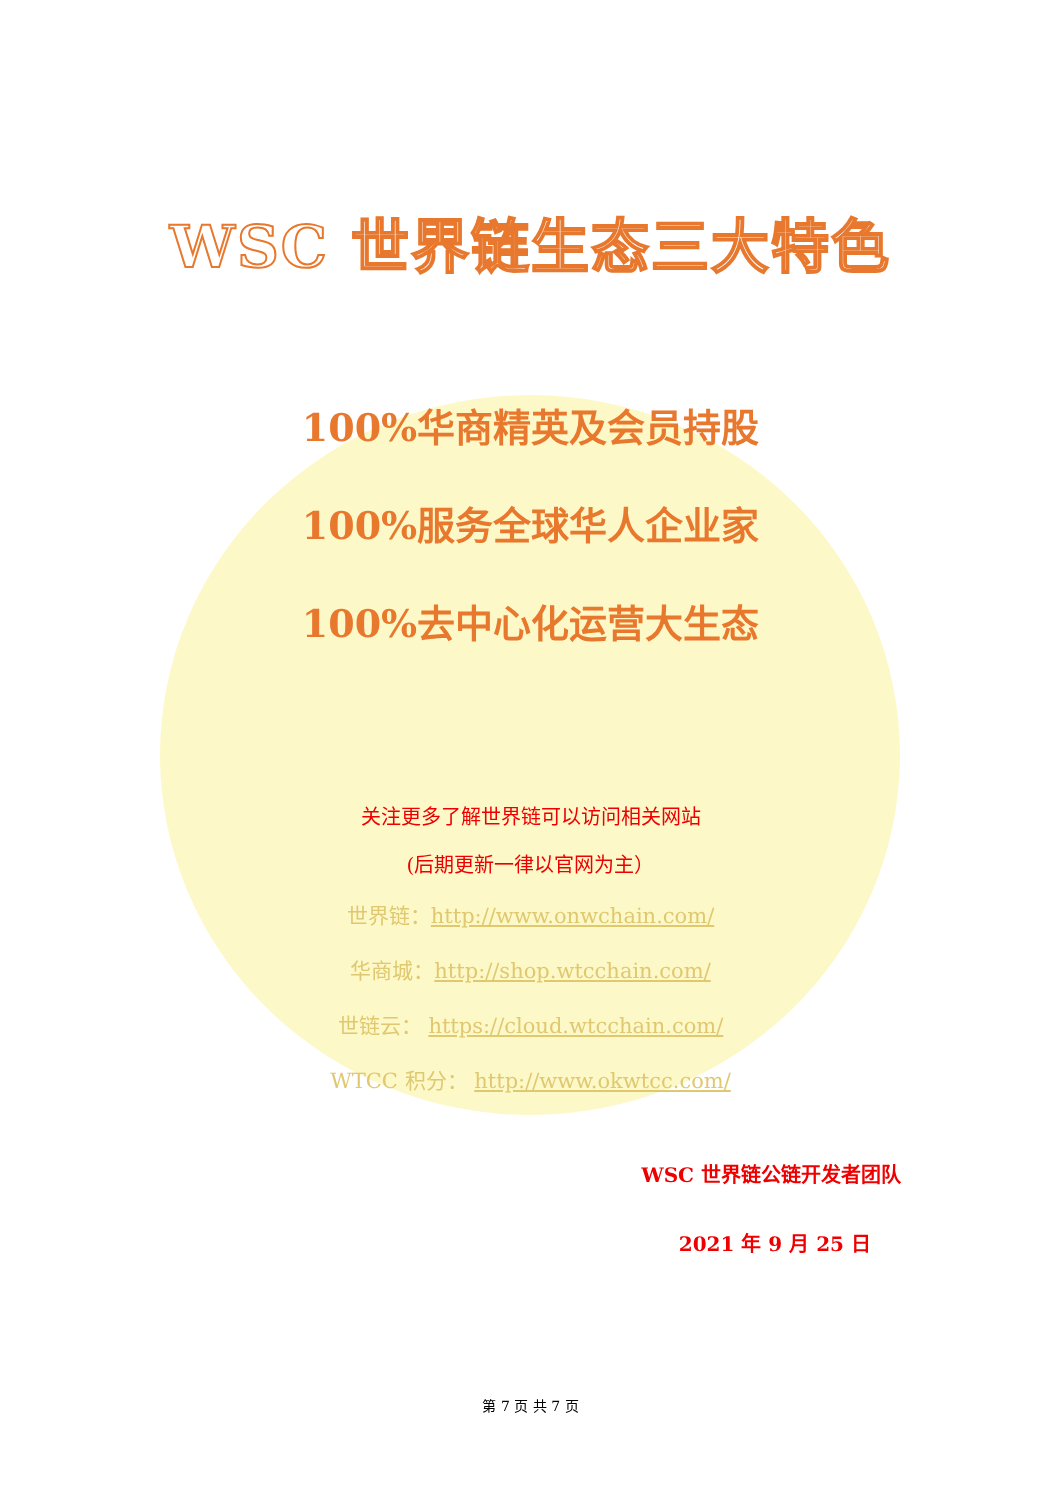WSC 世界链生态三大特色
100%华商精英及会员持股
100%服务全球华人企业家
100%去中心化运营大生态
关注更多了解世界链可以访问相关网站
(后期更新一律以官网为主）
世界链：http://www.onwchain.com/
华商城：http://shop.wtcchain.com/
世链云： https://cloud.wtcchain.com/
WTCC 积分： http://www.okwtcc.com/
WSC 世界链公链开发者团队
2021 年 9 月 25 日
第 7 页 共 7 页